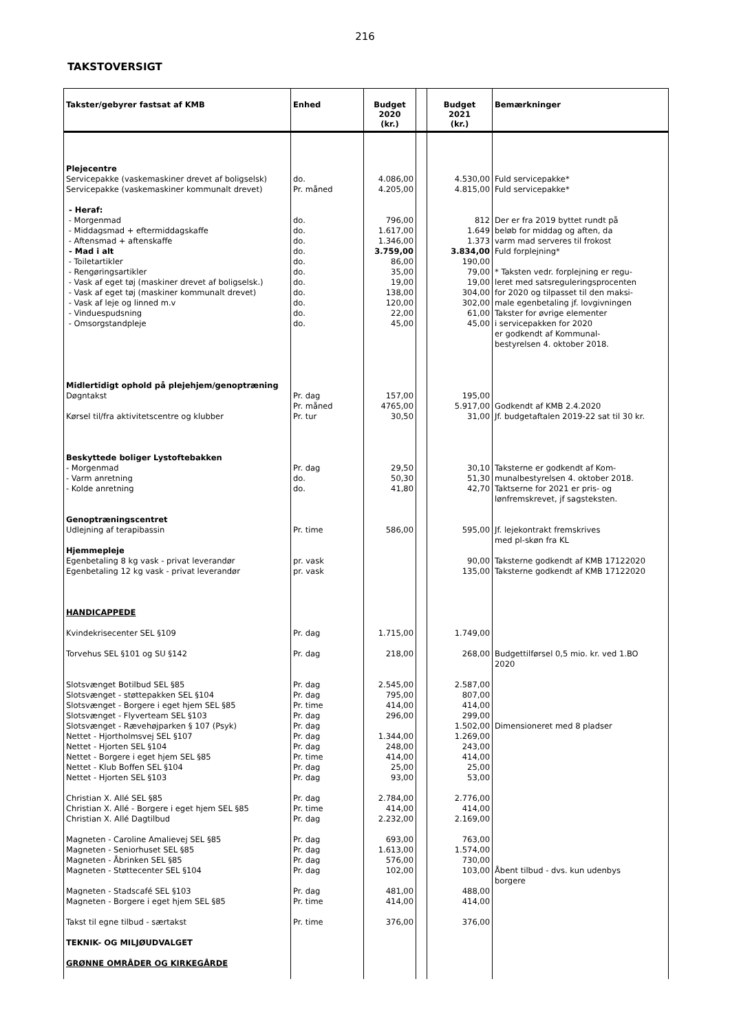216
TAKSTOVERSIGT
| Takster/gebyrer fastsat af KMB | Enhed | Budget 2020 (kr.) | | Budget 2021 (kr.) | Bemærkninger |
| --- | --- | --- | --- | --- | --- |
| Plejecentre | | | | | |
| Servicepakke (vaskemaskiner drevet af boligselsk) | do. | 4.086,00 | | 4.530,00 | Fuld servicepakke* |
| Servicepakke (vaskemaskiner kommunalt drevet) | Pr. måned | 4.205,00 | | 4.815,00 | Fuld servicepakke* |
| - Heraf: | | | | | |
| - Morgenmad | do. | 796,00 | | 812 | Der er fra 2019 byttet rundt på |
| - Middagsmad + eftermiddagskaffe | do. | 1.617,00 | | 1.649 | beløb for middag og aften, da |
| - Aftensmad + aftenskaffe | do. | 1.346,00 | | 1.373 | varm mad serveres til frokost |
| - Mad i alt | do. | 3.759,00 | | 3.834,00 | Fuld forplejning* |
| - Toiletartikler | do. | 86,00 | | 190,00 | |
| - Rengøringsartikler | do. | 35,00 | | 79,00 | * Taksten vedr. forplejning er regu- |
| - Vask af eget tøj (maskiner drevet af boligselsk.) | do. | 19,00 | | 19,00 | leret med satsreguleringsprocenten |
| - Vask af eget tøj (maskiner kommunalt drevet) | do. | 138,00 | | 304,00 | for 2020 og tilpasset til den maksi- |
| - Vask af leje og linned m.v | do. | 120,00 | | 302,00 | male egenbetaling jf. lovgivningen |
| - Vinduespudsning | do. | 22,00 | | 61,00 | Takster for øvrige elementer |
| - Omsorgstandpleje | do. | 45,00 | | 45,00 | i servicepakken for 2020 er godkendt af Kommunal- bestyrelsen 4. oktober 2018. |
| Midlertidigt ophold på plejehjem/genoptræning | | | | | |
| Døgntakst | Pr. dag | 157,00 | | 195,00 | |
| | Pr. måned | 4765,00 | | 5.917,00 | Godkendt af KMB 2.4.2020 |
| Kørsel til/fra aktivitetscentre og klubber | Pr. tur | 30,50 | | 31,00 | Jf. budgetaftalen 2019-22 sat til 30 kr. |
| Beskyttede boliger Lystoftebakken | | | | | |
| - Morgenmad | Pr. dag | 29,50 | | 30,10 | Taksterne er godkendt af Kom- |
| - Varm anretning | do. | 50,30 | | 51,30 | munalbestyrelsen 4. oktober 2018. |
| - Kolde anretning | do. | 41,80 | | 42,70 | Taktserne for 2021 er pris- og lønfremskrevet, jf sagsteksten. |
| Genoptræningscentret | | | | | |
| Udlejning af terapibassin | Pr. time | 586,00 | | 595,00 | Jf. lejekontrakt fremskrives med pl-skøn fra KL |
| Hjemmepleje | | | | | |
| Egenbetaling 8 kg vask - privat leverandør | pr. vask | | | 90,00 | Taksterne godkendt af KMB 17122020 |
| Egenbetaling 12 kg vask - privat leverandør | pr. vask | | | 135,00 | Taksterne godkendt af KMB 17122020 |
| HANDICAPPEDE | | | | | |
| Kvindekrisecenter SEL §109 | Pr. dag | 1.715,00 | | 1.749,00 | |
| Torvehus SEL §101 og SU §142 | Pr. dag | 218,00 | | 268,00 | Budgettilførsel 0,5 mio. kr. ved 1.BO 2020 |
| Slotsvænget Botilbud SEL §85 | Pr. dag | 2.545,00 | | 2.587,00 | |
| Slotsvænget - støttepakken SEL §104 | Pr. dag | 795,00 | | 807,00 | |
| Slotsvænget - Borgere i eget hjem SEL §85 | Pr. time | 414,00 | | 414,00 | |
| Slotsvænget - Flyverteam SEL §103 | Pr. dag | 296,00 | | 299,00 | |
| Slotsvænget - Rævehøjparken § 107 (Psyk) | Pr. dag | | | 1.502,00 | Dimensioneret med 8 pladser |
| Nettet - Hjortholmsvej SEL §107 | Pr. dag | 1.344,00 | | 1.269,00 | |
| Nettet - Hjorten SEL §104 | Pr. dag | 248,00 | | 243,00 | |
| Nettet - Borgere i eget hjem SEL §85 | Pr. time | 414,00 | | 414,00 | |
| Nettet - Klub Boffen SEL §104 | Pr. dag | 25,00 | | 25,00 | |
| Nettet - Hjorten SEL §103 | Pr. dag | 93,00 | | 53,00 | |
| Christian X. Allé SEL §85 | Pr. dag | 2.784,00 | | 2.776,00 | |
| Christian X. Allé - Borgere i eget hjem SEL §85 | Pr. time | 414,00 | | 414,00 | |
| Christian X. Allé Dagtilbud | Pr. dag | 2.232,00 | | 2.169,00 | |
| Magneten - Caroline Amalievej SEL §85 | Pr. dag | 693,00 | | 763,00 | |
| Magneten - Seniorhuset SEL §85 | Pr. dag | 1.613,00 | | 1.574,00 | |
| Magneten - Åbrinken SEL §85 | Pr. dag | 576,00 | | 730,00 | |
| Magneten - Støttecenter SEL §104 | Pr. dag | 102,00 | | 103,00 | Åbent tilbud - dvs. kun udenbys borgere |
| Magneten - Stadscafé SEL §103 | Pr. dag | 481,00 | | 488,00 | |
| Magneten - Borgere i eget hjem SEL §85 | Pr. time | 414,00 | | 414,00 | |
| Takst til egne tilbud - særtakst | Pr. time | 376,00 | | 376,00 | |
| TEKNIK- OG MILJØUDVALGET | | | | | |
| GRØNNE OMRÅDER OG KIRKEGÅRDE | | | | | |